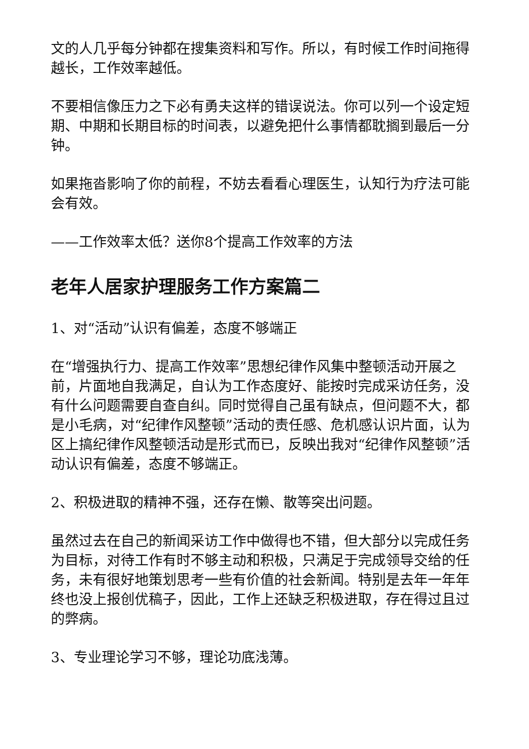文的人几乎每分钟都在搜集资料和写作。所以，有时候工作时间拖得越长，工作效率越低。
不要相信像压力之下必有勇夫这样的错误说法。你可以列一个设定短期、中期和长期目标的时间表，以避免把什么事情都耽搁到最后一分钟。
如果拖沓影响了你的前程，不妨去看看心理医生，认知行为疗法可能会有效。
——工作效率太低？送你8个提高工作效率的方法
老年人居家护理服务工作方案篇二
1、对“活动”认识有偏差，态度不够端正
在“增强执行力、提高工作效率”思想纪律作风集中整顿活动开展之前，片面地自我满足，自认为工作态度好、能按时完成采访任务，没有什么问题需要自查自纠。同时觉得自己虽有缺点，但问题不大，都是小毛病，对“纪律作风整顿”活动的责任感、危机感认识片面，认为区上搞纪律作风整顿活动是形式而已，反映出我对“纪律作风整顿”活动认识有偏差，态度不够端正。
2、积极进取的精神不强，还存在懒、散等突出问题。
虽然过去在自己的新闻采访工作中做得也不错，但大部分以完成任务为目标，对待工作有时不够主动和积极，只满足于完成领导交给的任务，未有很好地策划思考一些有价值的社会新闻。特别是去年一年年终也没上报创优稿子，因此，工作上还缺乏积极进取，存在得过且过的弊病。
3、专业理论学习不够，理论功底浅薄。